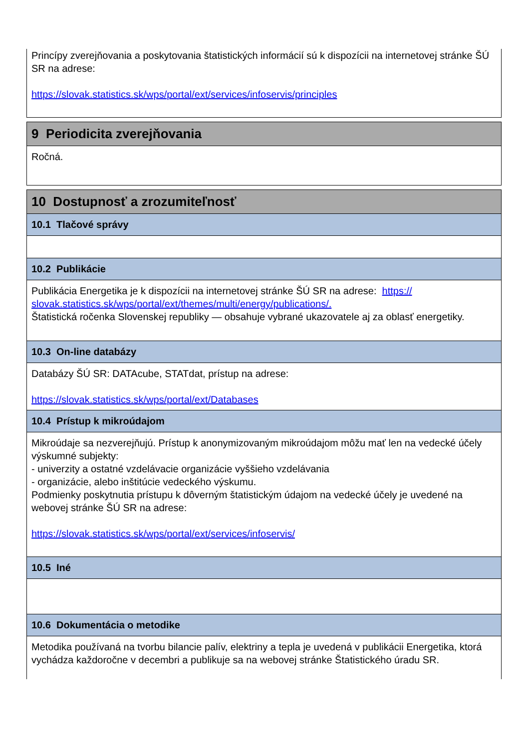Princípy zverejňovania a poskytovania štatistických informácií sú k dispozícii na internetovej stránke ŠÚ SR na adrese:
https://slovak.statistics.sk/wps/portal/ext/services/infoservis/principles
9 Periodicita zverejňovania
Ročná.
10 Dostupnosť a zrozumiteľnosť
10.1 Tlačové správy
10.2 Publikácie
Publikácia Energetika je k dispozícii na internetovej stránke ŠÚ SR na adrese: https:// slovak.statistics.sk/wps/portal/ext/themes/multi/energy/publications/.
Štatistická ročenka Slovenskej republiky — obsahuje vybrané ukazovatele aj za oblasť energetiky.
10.3 On-line databázy
Databázy ŠÚ SR: DATAcube, STATdat, prístup na adrese:
https://slovak.statistics.sk/wps/portal/ext/Databases
10.4 Prístup k mikroúdajom
Mikroúdaje sa nezverejňujú. Prístup k anonymizovaným mikroúdajom môžu mať len na vedecké účely výskumné subjekty:
- univerzity a ostatné vzdelávacie organizácie vyššieho vzdelávania
- organizácie, alebo inštitúcie vedeckého výskumu.
Podmienky poskytnutia prístupu k dôverným štatistickým údajom na vedecké účely je uvedené na webovej stránke ŠÚ SR na adrese:
https://slovak.statistics.sk/wps/portal/ext/services/infoservis/
10.5 Iné
10.6 Dokumentácia o metodike
Metodika používaná na tvorbu bilancie palív, elektriny a tepla je uvedená v publikácii Energetika, ktorá vychádza každoročne v decembri a publikuje sa na webovej stránke Štatistického úradu SR.